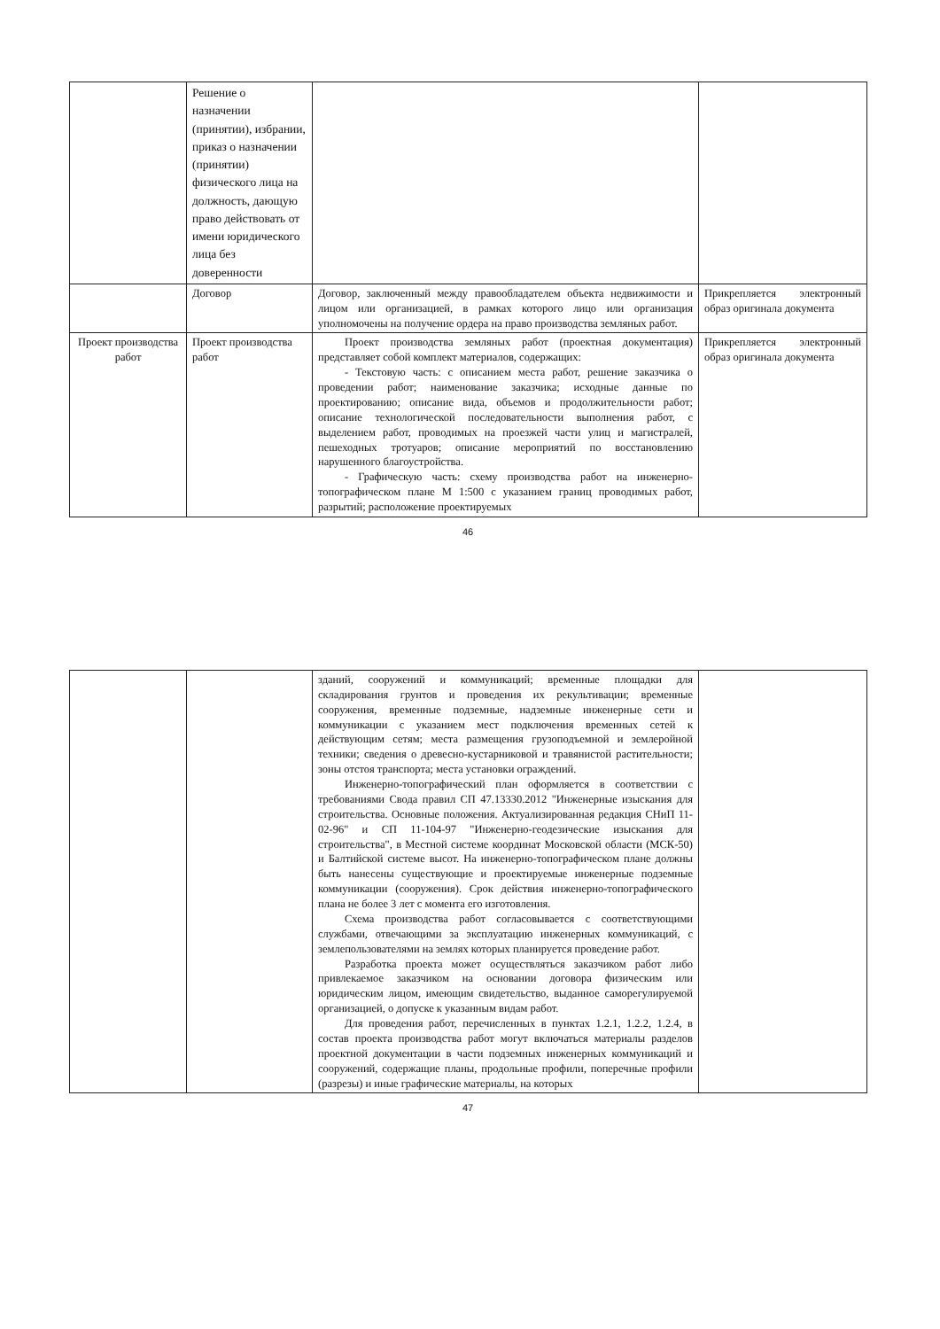| | Решение о назначении (принятии), избрании, приказ о назначении (принятии) физического лица на должность, дающую право действовать от имени юридического лица без доверенности | | |
| | Договор | Договор, заключенный между правообладателем объекта недвижимости и лицом или организацией, в рамках которого лицо или организация уполномочены на получение ордера на право производства земляных работ. | Прикрепляется электронный образ оригинала документа |
| Проект производства работ | Проект производства работ | Проект производства земляных работ (проектная документация) представляет собой комплект материалов, содержащих: - Текстовую часть: с описанием места работ, решение заказчика о проведении работ; наименование заказчика; исходные данные по проектированию; описание вида, объемов и продолжительности работ; описание технологической последовательности выполнения работ, с выделением работ, проводимых на проезжей части улиц и магистралей, пешеходных тротуаров; описание мероприятий по восстановлению нарушенного благоустройства. - Графическую часть: схему производства работ на инженерно-топографическом плане М 1:500 с указанием границ проводимых работ, разрытий; расположение проектируемых | Прикрепляется электронный образ оригинала документа |
46
| | | зданий, сооружений и коммуникаций; временные площадки для складирования грунтов и проведения их рекультивации; временные сооружения, временные подземные, надземные инженерные сети и коммуникации с указанием мест подключения временных сетей к действующим сетям; места размещения грузоподъемной и землеройной техники; сведения о древесно-кустарниковой и травянистой растительности; зоны отстоя транспорта; места установки ограждений. Инженерно-топографический план оформляется в соответствии с требованиями Свода правил СП 47.13330.2012 "Инженерные изыскания для строительства. Основные положения. Актуализированная редакция СНиП 11-02-96" и СП 11-104-97 "Инженерно-геодезические изыскания для строительства", в Местной системе координат Московской области (МСК-50) и Балтийской системе высот. На инженерно-топографическом плане должны быть нанесены существующие и проектируемые инженерные подземные коммуникации (сооружения). Срок действия инженерно-топографического плана не более 3 лет с момента его изготовления. Схема производства работ согласовывается с соответствующими службами, отвечающими за эксплуатацию инженерных коммуникаций, с землепользователями на землях которых планируется проведение работ. Разработка проекта может осуществляться заказчиком работ либо привлекаемое заказчиком на основании договора физическим или юридическим лицом, имеющим свидетельство, выданное саморегулируемой организацией, о допуске к указанным видам работ. Для проведения работ, перечисленных в пунктах 1.2.1, 1.2.2, 1.2.4, в состав проекта производства работ могут включаться материалы разделов проектной документации в части подземных инженерных коммуникаций и сооружений, содержащие планы, продольные профили, поперечные профили (разрезы) и иные графические материалы, на которых | |
47